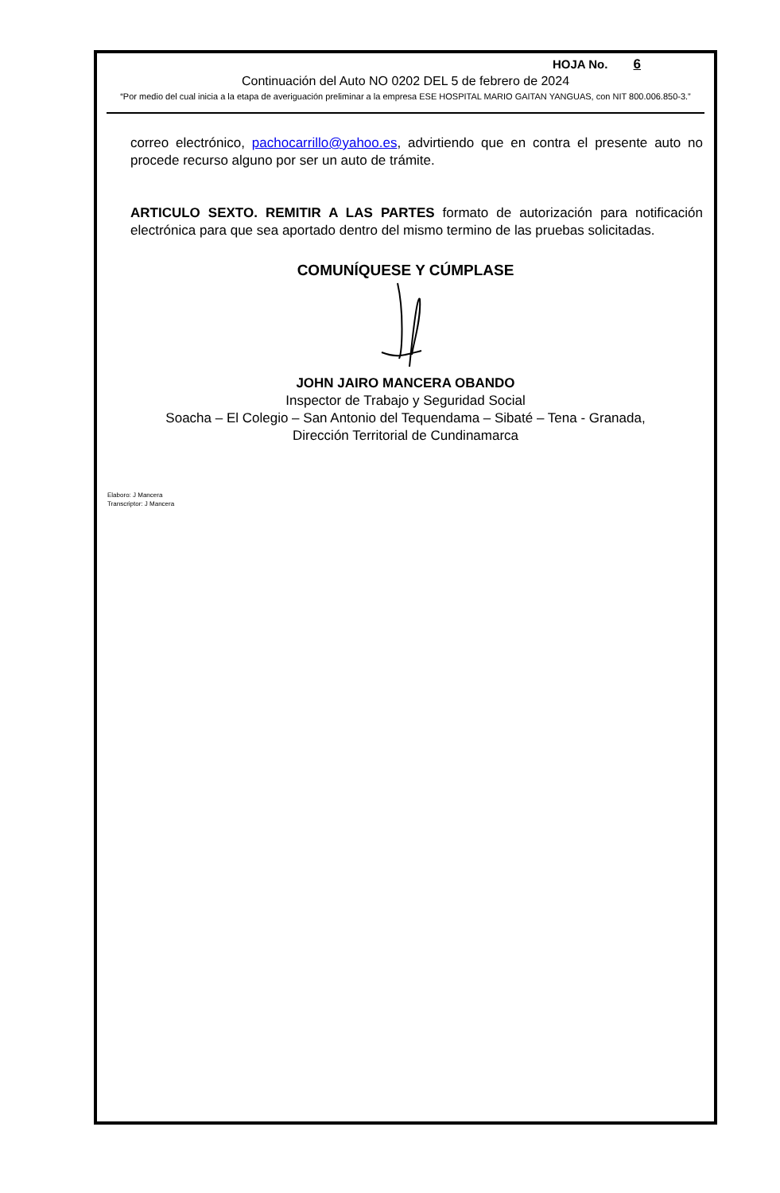HOJA No. 6
Continuación del Auto NO 0202 DEL 5 de febrero de 2024
“Por medio del cual inicia a la etapa de averiguación preliminar a la empresa ESE HOSPITAL MARIO GAITAN YANGUAS, con NIT 800.006.850-3.”
correo electrónico, pachocarrillo@yahoo.es, advirtiendo que en contra el presente auto no procede recurso alguno por ser un auto de trámite.
ARTICULO SEXTO. REMITIR A LAS PARTES formato de autorización para notificación electrónica para que sea aportado dentro del mismo termino de las pruebas solicitadas.
COMUNÍQUESE Y CÚMPLASE
JOHN JAIRO MANCERA OBANDO
Inspector de Trabajo y Seguridad Social
Soacha – El Colegio – San Antonio del Tequendama – Sibaté – Tena - Granada,
Dirección Territorial de Cundinamarca
Elaboro: J Mancera
Transcriptor: J Mancera